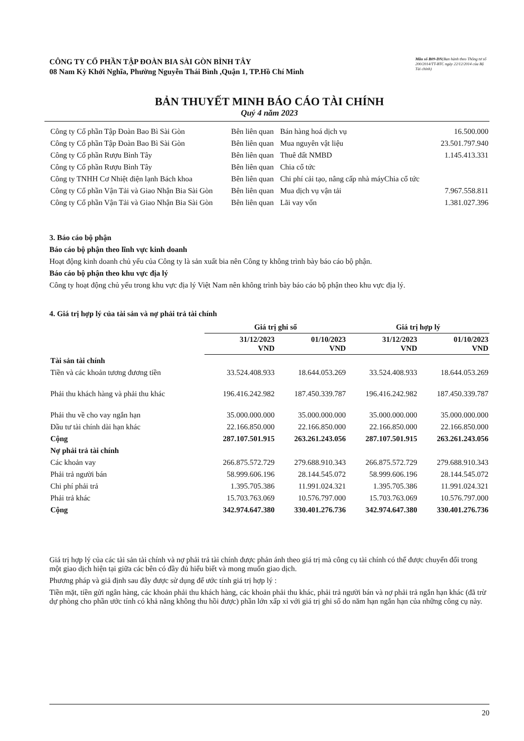CÔNG TY CỔ PHẦN TẬP ĐOÀN BIA SÀI GÒN BÌNH TÂY
08 Nam Kỳ Khởi Nghĩa, Phường Nguyễn Thái Bình ,Quận 1, TP.Hồ Chí Minh
Mẫu số B09-DN(Ban hành theo Thông tư số 200/2014/TT-BTC ngày 22/12/2014 của Bộ Tài chính)
BẢN THUYẾT MINH BÁO CÁO TÀI CHÍNH
Quý 4 năm 2023
| Công ty Cổ phần Tập Đoàn Bao Bì Sài Gòn | Bên liên quan | Bán hàng hoá dịch vụ | 16.500.000 |
| Công ty Cổ phần Tập Đoàn Bao Bì Sài Gòn | Bên liên quan | Mua nguyên vật liệu | 23.501.797.940 |
| Công ty Cổ phần Rượu Bình Tây | Bên liên quan | Thuê đất NMBD | 1.145.413.331 |
| Công ty Cổ phần Rượu Bình Tây | Bên liên quan | Chia cổ tức | |
| Công ty TNHH Cơ Nhiệt điện lạnh Bách khoa | Bên liên quan | Chi phí cải tạo, nâng cấp nhà máyChia cổ tức | |
| Công ty Cổ phần Vận Tải và Giao Nhận Bia Sài Gòn | Bên liên quan | Mua dịch vụ vận tải | 7.967.558.811 |
| Công ty Cổ phần Vận Tải và Giao Nhận Bia Sài Gòn | Bên liên quan | Lãi vay vốn | 1.381.027.396 |
3. Báo cáo bộ phận
Báo cáo bộ phận theo lĩnh vực kinh doanh
Hoạt động kinh doanh chủ yếu của Công ty là sản xuất bia nên Công ty không trình bày báo cáo bộ phận.
Báo cáo bộ phận theo khu vực địa lý
Công ty hoạt động chủ yếu trong khu vực địa lý Việt Nam nên không trình bày báo cáo bộ phận theo khu vực địa lý.
4. Giá trị hợp lý của tài sản và nợ phải trả tài chính
| | Giá trị ghi sổ | | Giá trị hợp lý | |
| --- | --- | --- | --- | --- |
| | 31/12/2023 VND | 01/10/2023 VND | 31/12/2023 VND | 01/10/2023 VND |
| Tài sản tài chính | | | | |
| Tiền và các khoản tương đương tiền | 33.524.408.933 | 18.644.053.269 | 33.524.408.933 | 18.644.053.269 |
| Phải thu khách hàng và phải thu khác | 196.416.242.982 | 187.450.339.787 | 196.416.242.982 | 187.450.339.787 |
| Phải thu về cho vay ngắn hạn | 35.000.000.000 | 35.000.000.000 | 35.000.000.000 | 35.000.000.000 |
| Đầu tư tài chính dài hạn khác | 22.166.850.000 | 22.166.850.000 | 22.166.850.000 | 22.166.850.000 |
| Cộng | 287.107.501.915 | 263.261.243.056 | 287.107.501.915 | 263.261.243.056 |
| Nợ phải trả tài chính | | | | |
| Các khoản vay | 266.875.572.729 | 279.688.910.343 | 266.875.572.729 | 279.688.910.343 |
| Phải trả người bán | 58.999.606.196 | 28.144.545.072 | 58.999.606.196 | 28.144.545.072 |
| Chi phí phải trả | 1.395.705.386 | 11.991.024.321 | 1.395.705.386 | 11.991.024.321 |
| Phải trả khác | 15.703.763.069 | 10.576.797.000 | 15.703.763.069 | 10.576.797.000 |
| Cộng | 342.974.647.380 | 330.401.276.736 | 342.974.647.380 | 330.401.276.736 |
Giá trị hợp lý của các tài sản tài chính và nợ phải trả tài chính được phản ánh theo giá trị mà công cụ tài chính có thể được chuyển đổi trong một giao dịch hiện tại giữa các bên có đầy đủ hiểu biết và mong muốn giao dịch.
Phương pháp và giả định sau đây được sử dụng để ước tính giá trị hợp lý :
Tiền mặt, tiền gửi ngân hàng, các khoản phải thu khách hàng, các khoản phải thu khác, phải trả người bán và nợ phải trả ngắn hạn khác (đã trừ dự phòng cho phần ước tính có khả năng không thu hồi được) phần lớn xấp xỉ với giá trị ghi sổ do năm hạn ngắn hạn của những công cụ này.
20